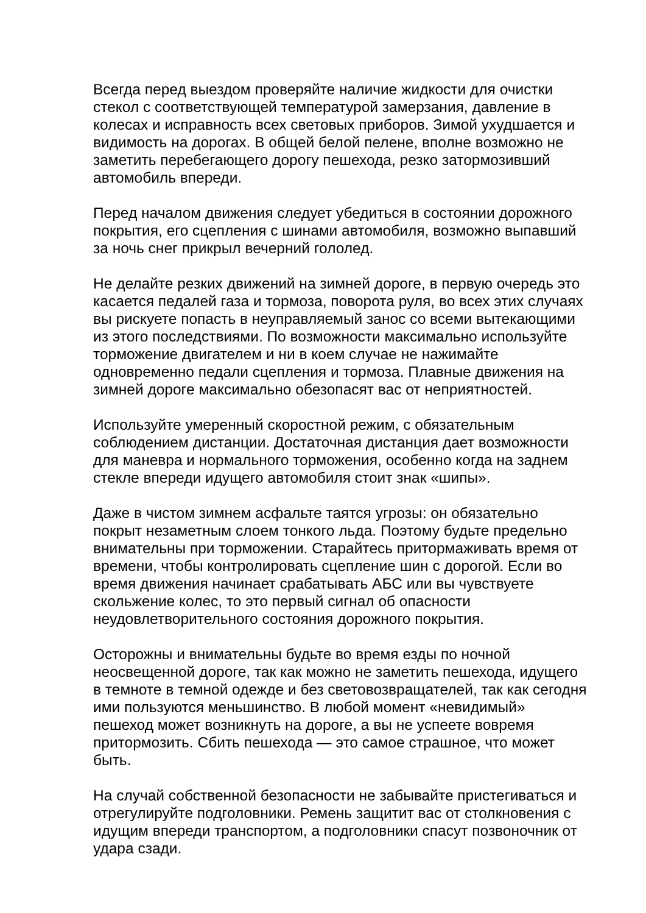Всегда перед выездом проверяйте наличие жидкости для очистки стекол с соответствующей температурой замерзания, давление в колесах и исправность всех световых приборов. Зимой ухудшается и видимость на дорогах. В общей белой пелене, вполне возможно не заметить перебегающего дорогу пешехода, резко затормозивший автомобиль впереди.
Перед началом движения следует убедиться в состоянии дорожного покрытия, его сцепления с шинами автомобиля, возможно выпавший за ночь снег прикрыл вечерний гололед.
Не делайте резких движений на зимней дороге, в первую очередь это касается педалей газа и тормоза, поворота руля, во всех этих случаях вы рискуете попасть в неуправляемый занос со всеми вытекающими из этого последствиями. По возможности максимально используйте торможение двигателем и ни в коем случае не нажимайте одновременно педали сцепления и тормоза. Плавные движения на зимней дороге максимально обезопасят вас от неприятностей.
Используйте умеренный скоростной режим, с обязательным соблюдением дистанции. Достаточная дистанция дает возможности для маневра и нормального торможения, особенно когда на заднем стекле впереди идущего автомобиля стоит знак «шипы».
Даже в чистом зимнем асфальте таятся угрозы: он обязательно покрыт незаметным слоем тонкого льда. Поэтому будьте предельно внимательны при торможении. Старайтесь притормаживать время от времени, чтобы контролировать сцепление шин с дорогой. Если во время движения начинает срабатывать АБС или вы чувствуете скольжение колес, то это первый сигнал об опасности неудовлетворительного состояния дорожного покрытия.
Осторожны и внимательны будьте во время езды по ночной неосвещенной дороге, так как можно не заметить пешехода, идущего в темноте в темной одежде и без световозвращателей, так как сегодня ими пользуются меньшинство. В любой момент «невидимый» пешеход может возникнуть на дороге, а вы не успеете вовремя притормозить. Сбить пешехода — это самое страшное, что может быть.
На случай собственной безопасности не забывайте пристегиваться и отрегулируйте подголовники. Ремень защитит вас от столкновения с идущим впереди транспортом, а подголовники спасут позвоночник от удара сзади.